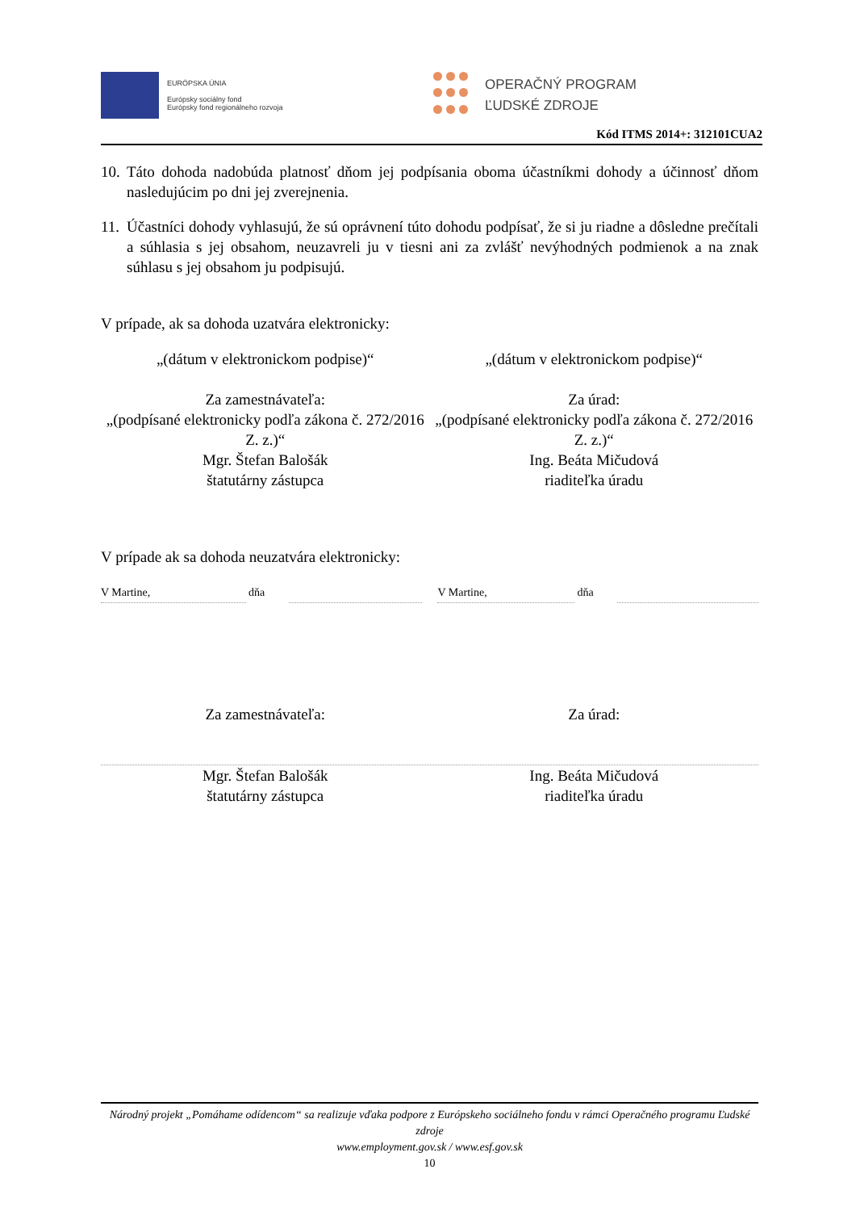EURÓPSKA ÚNIA
Európsky sociálny fond
Európsky fond regionálneho rozvoja
OPERAČNÝ PROGRAM
ĽUDSKÉ ZDROJE
Kód ITMS 2014+: 312101CUA2
10. Táto dohoda nadobúda platnosť dňom jej podpísania oboma účastníkmi dohody a účinnosť dňom nasledujúcim po dni jej zverejnenia.
11. Účastníci dohody vyhlasujú, že sú oprávnení túto dohodu podpísať, že si ju riadne a dôsledne prečítali a súhlasia s jej obsahom, neuzavreli ju v tiesni ani za zvlášť nevýhodných podmienok a na znak súhlasu s jej obsahom ju podpisujú.
V prípade, ak sa dohoda uzatvára elektronicky:
„(dátum v elektronickom podpise)“
„(dátum v elektronickom podpise)“
Za zamestnávateľa:
„(podpísané elektronicky podľa zákona č. 272/2016 Z. z.)“
Mgr. Štefan Balošák
štatutárny zástupca
Za úrad:
„(podpísané elektronicky podľa zákona č. 272/2016 Z. z.)“
Ing. Beáta Mičudová
riaditeľka úradu
V prípade ak sa dohoda neuzatvára elektronicky:
V Martine, dňa V Martine, dňa
Za zamestnávateľa: Za úrad:
Mgr. Štefan Balošák
štatutárny zástupca
Ing. Beáta Mičudová
riaditeľka úradu
Národný projekt „Pomáhame odídencom“ sa realizuje vďaka podpore z Európskeho sociálneho fondu v rámci Operačného programu Ľudské zdroje
www.employment.gov.sk / www.esf.gov.sk
10